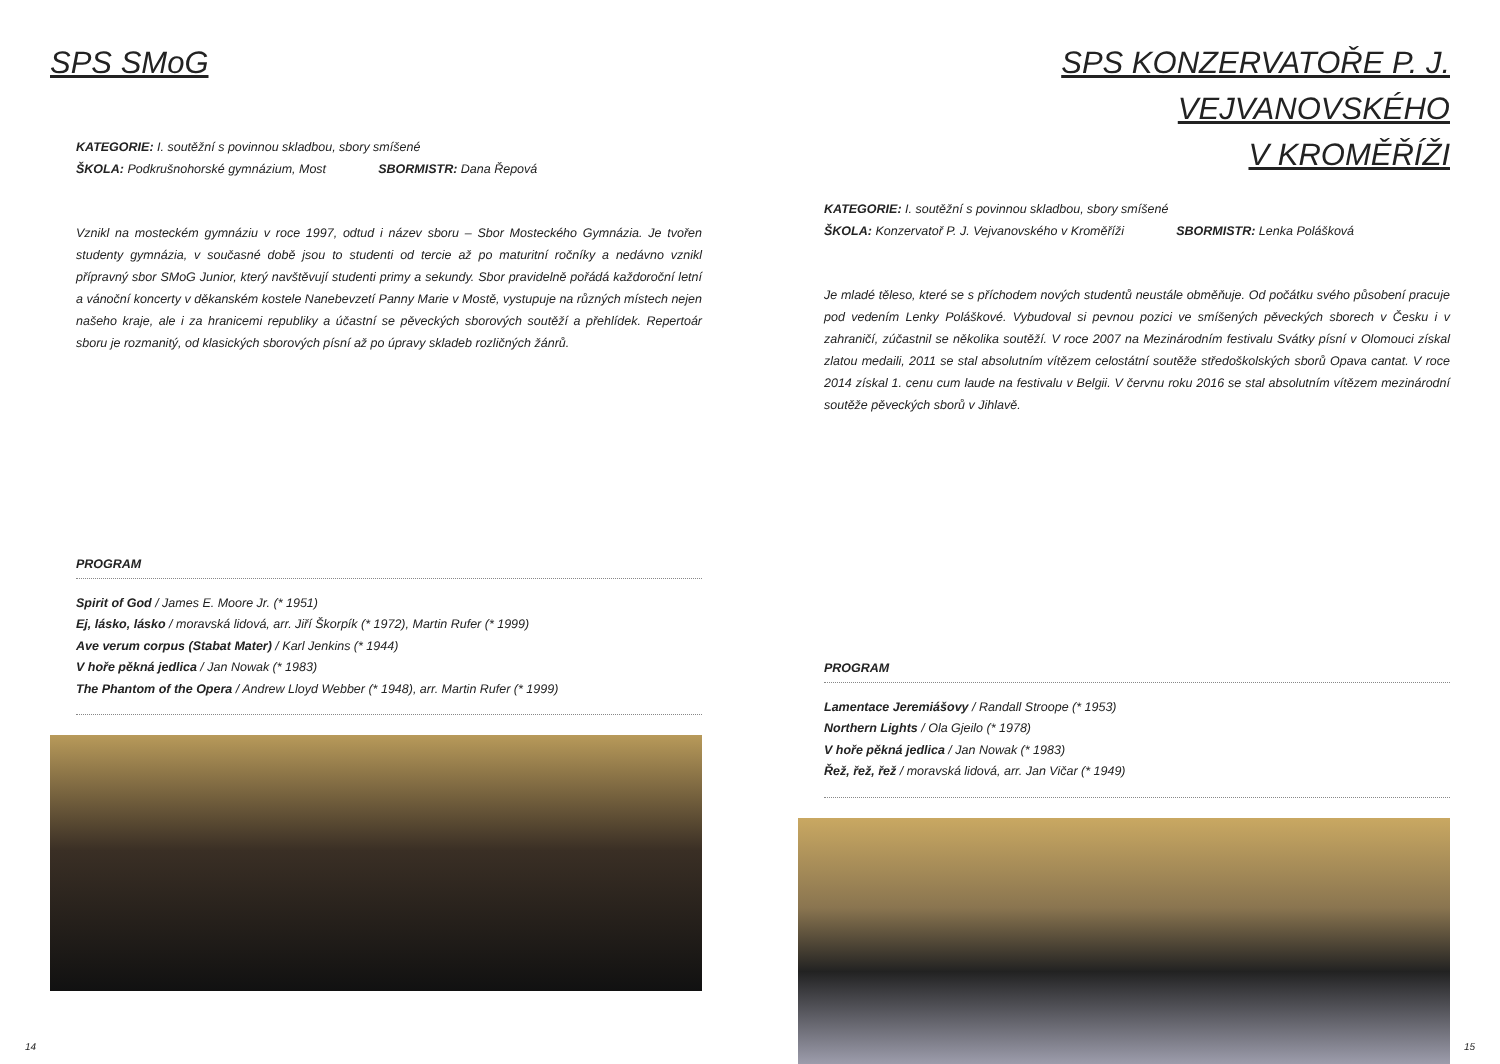SPS SMoG
KATEGORIE: I. soutěžní s povinnou skladbou, sbory smíšené
ŠKOLA: Podkrušnohorské gymnázium, Most SBORMISTR: Dana Řepová
Vznikl na mosteckém gymnáziu v roce 1997, odtud i název sboru – Sbor Mosteckého Gymnázia. Je tvořen studenty gymnázia, v současné době jsou to studenti od tercie až po maturitní ročníky a nedávno vznikl přípravný sbor SMoG Junior, který navštěvují studenti primy a sekundy. Sbor pravidelně pořádá každoroční letní a vánoční koncerty v děkanském kostele Nanebevzetí Panny Marie v Mostě, vystupuje na různých místech nejen našeho kraje, ale i za hranicemi republiky a účastní se pěveckých sborových soutěží a přehlídek. Repertoár sboru je rozmanitý, od klasických sborových písní až po úpravy skladeb rozličných žánrů.
PROGRAM
Spirit of God / James E. Moore Jr. (* 1951)
Ej, lásko, lásko / moravská lidová, arr. Jiří Škorpík (* 1972), Martin Rufer (* 1999)
Ave verum corpus (Stabat Mater) / Karl Jenkins (* 1944)
V hoře pěkná jedlica / Jan Nowak (* 1983)
The Phantom of the Opera / Andrew Lloyd Webber (* 1948), arr. Martin Rufer (* 1999)
14
SPS KONZERVATOŘE P. J. VEJVANOVSKÉHO
V KROMĚŘÍŽI
KATEGORIE: I. soutěžní s povinnou skladbou, sbory smíšené
ŠKOLA: Konzervatoř P. J. Vejvanovského v Kroměříži SBORMISTR: Lenka Polášková
Je mladé těleso, které se s příchodem nových studentů neustále obměňuje. Od počátku svého působení pracuje pod vedením Lenky Poláškové. Vybudoval si pevnou pozici ve smíšených pěveckých sborech v Česku i v zahraničí, zúčastnil se několika soutěží. V roce 2007 na Mezinárodním festivalu Svátky písní v Olomouci získal zlatou medaili, 2011 se stal absolutním vítězem celostátní soutěže středoškolských sborů Opava cantat. V roce 2014 získal 1. cenu cum laude na festivalu v Belgii. V červnu roku 2016 se stal absolutním vítězem mezinárodní soutěže pěveckých sborů v Jihlavě.
PROGRAM
Lamentace Jeremiášovy / Randall Stroope (* 1953)
Northern Lights / Ola Gjeilo (* 1978)
V hoře pěkná jedlica / Jan Nowak (* 1983)
Řež, řež, řež / moravská lidová, arr. Jan Vičar (* 1949)
15